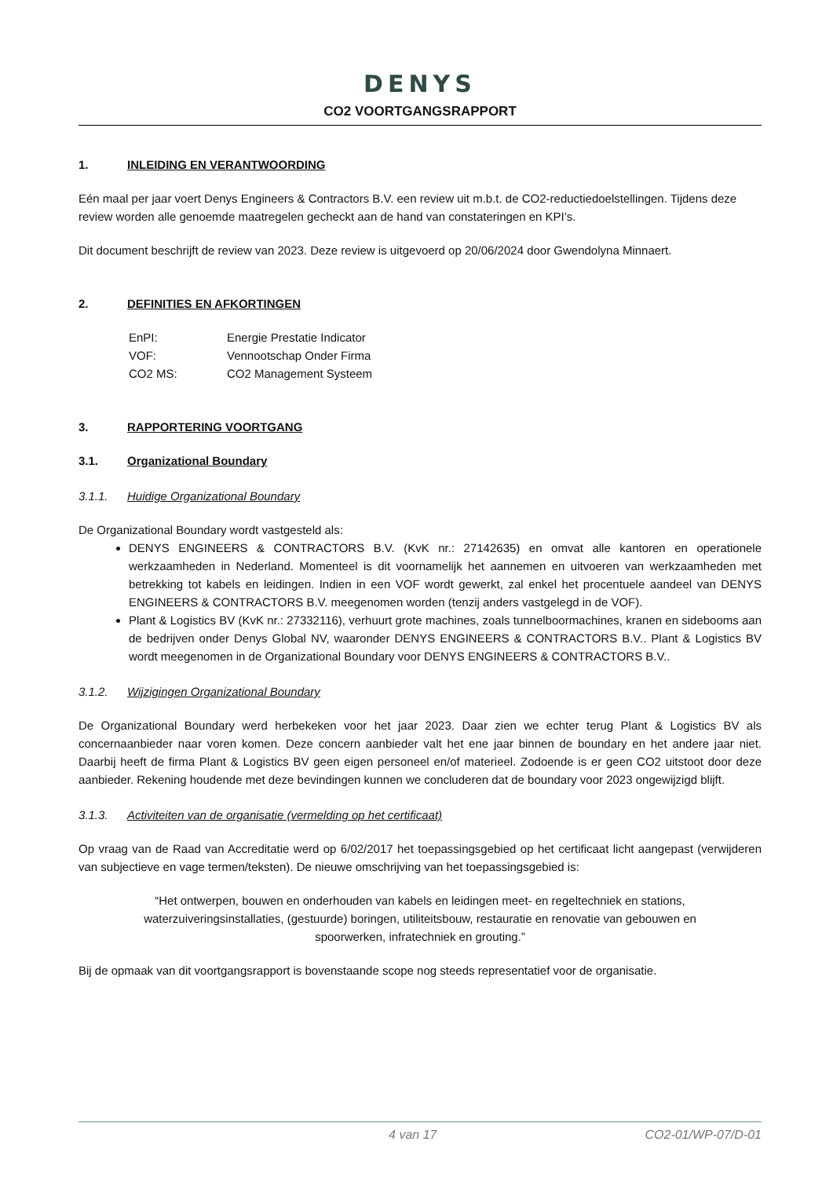DENYS
CO2 VOORTGANGSRAPPORT
1. INLEIDING EN VERANTWOORDING
Eén maal per jaar voert Denys Engineers & Contractors B.V. een review uit m.b.t. de CO2-reductiedoelstellingen. Tijdens deze review worden alle genoemde maatregelen gecheckt aan de hand van constateringen en KPI’s.
Dit document beschrijft de review van 2023. Deze review is uitgevoerd op 20/06/2024 door Gwendolyna Minnaert.
2. DEFINITIES EN AFKORTINGEN
EnPI: Energie Prestatie Indicator
VOF: Vennootschap Onder Firma
CO2 MS: CO2 Management Systeem
3. RAPPORTERING VOORTGANG
3.1. Organizational Boundary
3.1.1. Huidige Organizational Boundary
De Organizational Boundary wordt vastgesteld als:
DENYS ENGINEERS & CONTRACTORS B.V. (KvK nr.: 27142635) en omvat alle kantoren en operationele werkzaamheden in Nederland. Momenteel is dit voornamelijk het aannemen en uitvoeren van werkzaamheden met betrekking tot kabels en leidingen. Indien in een VOF wordt gewerkt, zal enkel het procentuele aandeel van DENYS ENGINEERS & CONTRACTORS B.V. meegenomen worden (tenzij anders vastgelegd in de VOF).
Plant & Logistics BV (KvK nr.: 27332116), verhuurt grote machines, zoals tunnelboormachines, kranen en sidebooms aan de bedrijven onder Denys Global NV, waaronder DENYS ENGINEERS & CONTRACTORS B.V.. Plant & Logistics BV wordt meegenomen in de Organizational Boundary voor DENYS ENGINEERS & CONTRACTORS B.V..
3.1.2. Wijzigingen Organizational Boundary
De Organizational Boundary werd herbekeken voor het jaar 2023. Daar zien we echter terug Plant & Logistics BV als concernaanbieder naar voren komen. Deze concern aanbieder valt het ene jaar binnen de boundary en het andere jaar niet. Daarbij heeft de firma Plant & Logistics BV geen eigen personeel en/of materieel. Zodoende is er geen CO2 uitstoot door deze aanbieder. Rekening houdende met deze bevindingen kunnen we concluderen dat de boundary voor 2023 ongewijzigd blijft.
3.1.3. Activiteiten van de organisatie (vermelding op het certificaat)
Op vraag van de Raad van Accreditatie werd op 6/02/2017 het toepassingsgebied op het certificaat licht aangepast (verwijderen van subjectieve en vage termen/teksten). De nieuwe omschrijving van het toepassingsgebied is:
“Het ontwerpen, bouwen en onderhouden van kabels en leidingen meet- en regeltechniek en stations, waterzuiveringsinstallaties, (gestuurde) boringen, utiliteitsbouw, restauratie en renovatie van gebouwen en spoorwerken, infratechniek en grouting.”
Bij de opmaak van dit voortgangsrapport is bovenstaande scope nog steeds representatief voor de organisatie.
4 van 17 CO2-01/WP-07/D-01